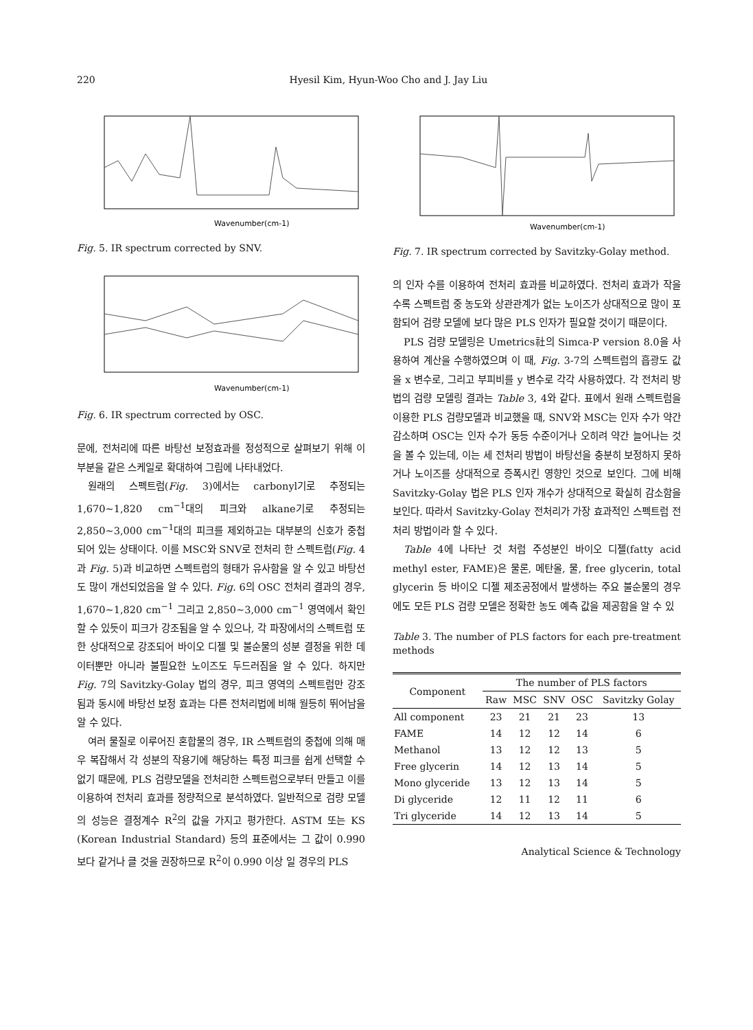220 Hyesil Kim, Hyun-Woo Cho and J. Jay Liu
Wavenumber(cm-1)
Fig. 5. IR spectrum corrected by SNV.
Wavenumber(cm-1)
Fig. 6. IR spectrum corrected by OSC.
문에, 전처리에 따른 바탕선 보정효과를 정성적으로 살펴보기 위해 이 부분을 같은 스케일로 확대하여 그림에 나타내었다.
원래의 스펙트럼(Fig. 3)에서는 carbonyl기로 추정되는 1,670~1,820 cm<sup>−1</sup>대의 피크와 alkane기로 추정되는 2,850~3,000 cm<sup>−1</sup>대의 피크를 제외하고는 대부분의 신호가 중첩되어 있는 상태이다. 이를 MSC와 SNV로 전처리 한 스펙트럼(Fig. 4과 Fig. 5)과 비교하면 스펙트럼의 형태가 유사함을 알 수 있고 바탕선도 많이 개선되었음을 알 수 있다. Fig. 6의 OSC 전처리 결과의 경우, 1,670~1,820 cm<sup>−1</sup> 그리고 2,850~3,000 cm<sup>−1</sup> 영역에서 확인할 수 있듯이 피크가 강조됨을 알 수 있으나, 각 파장에서의 스펙트럼 또한 상대적으로 강조되어 바이오 디젤 및 불순물의 성분 결정을 위한 데이터뿐만 아니라 불필요한 노이즈도 두드러짐을 알 수 있다. 하지만 Fig. 7의 Savitzky-Golay 법의 경우, 피크 영역의 스펙트럼만 강조됨과 동시에 바탕선 보정 효과는 다른 전처리법에 비해 월등히 뛰어남을 알 수 있다.
여러 물질로 이루어진 혼합물의 경우, IR 스펙트럼의 중첩에 의해 매우 복잡해서 각 성분의 작용기에 해당하는 특정 피크를 쉽게 선택할 수 없기 때문에, PLS 검량모델을 전처리한 스펙트럼으로부터 만들고 이를 이용하여 전처리 효과를 정량적으로 분석하였다. 일반적으로 검량 모델의 성능은 결정계수 R<sup>2</sup>의 값을 가지고 평가한다. ASTM 또는 KS (Korean Industrial Standard) 등의 표준에서는 그 값이 0.990 보다 같거나 클 것을 권장하므로 R<sup>2</sup>이 0.990 이상 일 경우의 PLS
Wavenumber(cm-1)
Fig. 7. IR spectrum corrected by Savitzky-Golay method.
의 인자 수를 이용하여 전처리 효과를 비교하였다. 전처리 효과가 작을수록 스펙트럼 중 농도와 상관관계가 없는 노이즈가 상대적으로 많이 포함되어 검량 모델에 보다 많은 PLS 인자가 필요할 것이기 때문이다.
PLS 검량 모델링은 Umetrics社의 Simca-P version 8.0을 사용하여 계산을 수행하였으며 이 때, Fig. 3-7의 스펙트럼의 흡광도 값을 x 변수로, 그리고 부피비를 y 변수로 각각 사용하였다. 각 전처리 방법의 검량 모델링 결과는 Table 3, 4와 같다. 표에서 원래 스펙트럼을 이용한 PLS 검량모델과 비교했을 때, SNV와 MSC는 인자 수가 약간 감소하며 OSC는 인자 수가 동등 수준이거나 오히려 약간 늘어나는 것을 볼 수 있는데, 이는 세 전처리 방법이 바탕선을 충분히 보정하지 못하거나 노이즈를 상대적으로 증폭시킨 영향인 것으로 보인다. 그에 비해 Savitzky-Golay 법은 PLS 인자 개수가 상대적으로 확실히 감소함을 보인다. 따라서 Savitzky-Golay 전처리가 가장 효과적인 스펙트럼 전처리 방법이라 할 수 있다.
Table 4에 나타난 것 처럼 주성분인 바이오 디젤(fatty acid methyl ester, FAME)은 물론, 메탄올, 물, free glycerin, total glycerin 등 바이오 디젤 제조공정에서 발생하는 주요 불순물의 경우에도 모든 PLS 검량 모델은 정확한 농도 예측 값을 제공함을 알 수 있
Table 3. The number of PLS factors for each pre-treatment methods
| Component | The number of PLS factors | | | | |
| --- | --- | --- | --- | --- | --- |
| | Raw | MSC | SNV | OSC | Savitzky Golay |
| All component | 23 | 21 | 21 | 23 | 13 |
| FAME | 14 | 12 | 12 | 14 | 6 |
| Methanol | 13 | 12 | 12 | 13 | 5 |
| Free glycerin | 14 | 12 | 13 | 14 | 5 |
| Mono glyceride | 13 | 12 | 13 | 14 | 5 |
| Di glyceride | 12 | 11 | 12 | 11 | 6 |
| Tri glyceride | 14 | 12 | 13 | 14 | 5 |
Analytical Science & Technology